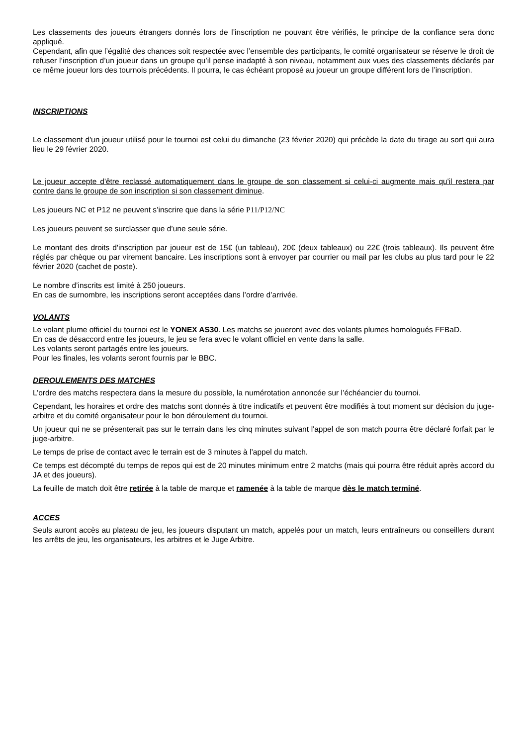Les classements des joueurs étrangers donnés lors de l’inscription ne pouvant être vérifiés, le principe de la confiance sera donc appliqué.
Cependant, afin que l’égalité des chances soit respectée avec l’ensemble des participants, le comité organisateur se réserve le droit de refuser l’inscription d’un joueur dans un groupe qu’il pense inadapté à son niveau, notamment aux vues des classements déclarés par ce même joueur lors des tournois précédents. Il pourra, le cas échéant proposé au joueur un groupe différent lors de l’inscription.
INSCRIPTIONS
Le classement d'un joueur utilisé pour le tournoi est celui du dimanche (23 février 2020) qui précède la date du tirage au sort qui aura lieu le 29 février 2020.
Le joueur accepte d'être reclassé automatiquement dans le groupe de son classement si celui-ci augmente mais qu'il restera par contre dans le groupe de son inscription si son classement diminue.
Les joueurs NC et P12 ne peuvent s’inscrire que dans la série P11/P12/NC
Les joueurs peuvent se surclasser que d’une seule série.
Le montant des droits d'inscription par joueur est de 15€ (un tableau), 20€ (deux tableaux) ou 22€ (trois tableaux). Ils peuvent être réglés par chèque ou par virement bancaire. Les inscriptions sont à envoyer par courrier ou mail par les clubs au plus tard pour le 22 février 2020 (cachet de poste).
Le nombre d’inscrits est limité à 250 joueurs.
En cas de surnombre, les inscriptions seront acceptées dans l’ordre d’arrivée.
VOLANTS
Le volant plume officiel du tournoi est le YONEX AS30. Les matchs se joueront avec des volants plumes homologués FFBaD.
En cas de désaccord entre les joueurs, le jeu se fera avec le volant officiel en vente dans la salle.
Les volants seront partagés entre les joueurs.
Pour les finales, les volants seront fournis par le BBC.
DEROULEMENTS DES MATCHES
L’ordre des matchs respectera dans la mesure du possible, la numérotation annoncée sur l’échéancier du tournoi.
Cependant, les horaires et ordre des matchs sont donnés à titre indicatifs et peuvent être modifiés à tout moment sur décision du juge-arbitre et du comité organisateur pour le bon déroulement du tournoi.
Un joueur qui ne se présenterait pas sur le terrain dans les cinq minutes suivant l'appel de son match pourra être déclaré forfait par le juge-arbitre.
Le temps de prise de contact avec le terrain est de 3 minutes à l’appel du match.
Ce temps est décompté du temps de repos qui est de 20 minutes minimum entre 2 matchs (mais qui pourra être réduit après accord du JA et des joueurs).
La feuille de match doit être retirée à la table de marque et ramenée à la table de marque dès le match terminé.
ACCES
Seuls auront accès au plateau de jeu, les joueurs disputant un match, appelés pour un match, leurs entraîneurs ou conseillers durant les arrêts de jeu, les organisateurs, les arbitres et le Juge Arbitre.